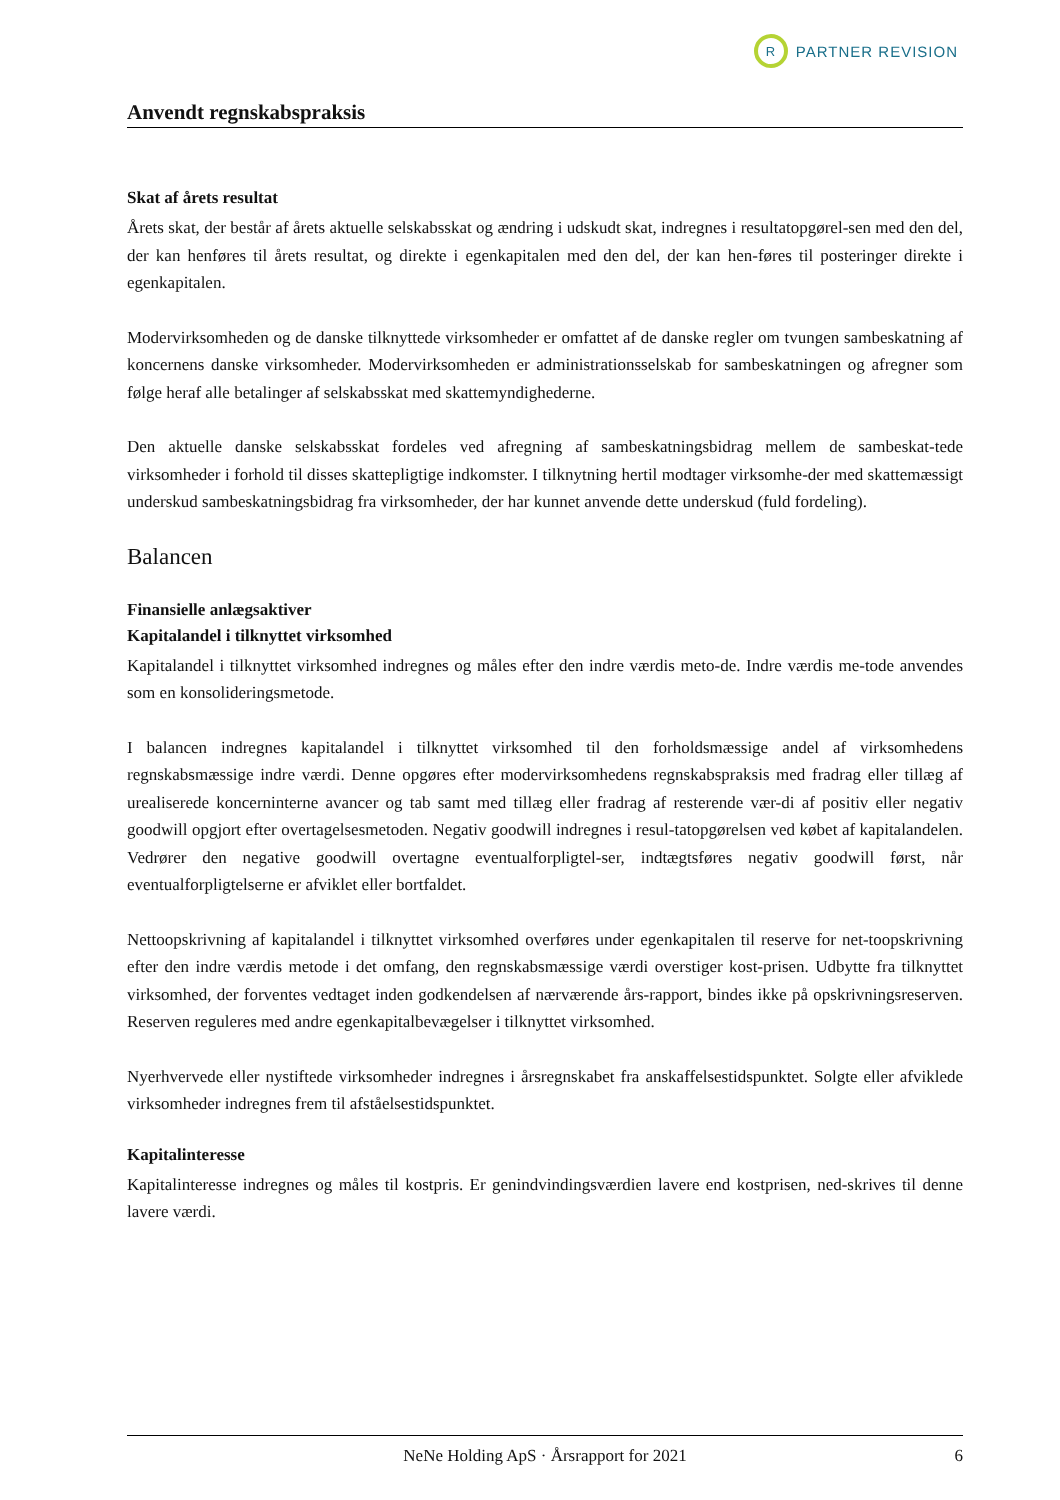R
PARTNER REVISION
Anvendt regnskabspraksis
Skat af årets resultat
Årets skat, der består af årets aktuelle selskabsskat og ændring i udskudt skat, indregnes i resultatopgørel-sen med den del, der kan henføres til årets resultat, og direkte i egenkapitalen med den del, der kan hen-føres til posteringer direkte i egenkapitalen.
Modervirksomheden og de danske tilknyttede virksomheder er omfattet af de danske regler om tvungen sambeskatning af koncernens danske virksomheder. Modervirksomheden er administrationsselskab for sambeskatningen og afregner som følge heraf alle betalinger af selskabsskat med skattemyndighederne.
Den aktuelle danske selskabsskat fordeles ved afregning af sambeskatningsbidrag mellem de sambeskat-tede virksomheder i forhold til disses skattepligtige indkomster. I tilknytning hertil modtager virksomhe-der med skattemæssigt underskud sambeskatningsbidrag fra virksomheder, der har kunnet anvende dette underskud (fuld fordeling).
Balancen
Finansielle anlægsaktiver
Kapitalandel i tilknyttet virksomhed
Kapitalandel i tilknyttet virksomhed indregnes og måles efter den indre værdis meto-de. Indre værdis me-tode anvendes som en konsolideringsmetode.
I balancen indregnes kapitalandel i tilknyttet virksomhed til den forholdsmæssige andel af virksomhedens regnskabsmæssige indre værdi. Denne opgøres efter modervirksomhedens regnskabspraksis med fradrag eller tillæg af urealiserede koncerninterne avancer og tab samt med tillæg eller fradrag af resterende vær-di af positiv eller negativ goodwill opgjort efter overtagelsesmetoden. Negativ goodwill indregnes i resul-tatopgørelsen ved købet af kapitalandelen. Vedrører den negative goodwill overtagne eventualforpligtel-ser, indtægtsføres negativ goodwill først, når eventualforpligtelserne er afviklet eller bortfaldet.
Nettoopskrivning af kapitalandel i tilknyttet virksomhed overføres under egenkapitalen til reserve for net-toopskrivning efter den indre værdis metode i det omfang, den regnskabsmæssige værdi overstiger kost-prisen. Udbytte fra tilknyttet virksomhed, der forventes vedtaget inden godkendelsen af nærværende års-rapport, bindes ikke på opskrivningsreserven. Reserven reguleres med andre egenkapitalbevægelser i tilknyttet virksomhed.
Nyerhvervede eller nystiftede virksomheder indregnes i årsregnskabet fra anskaffelsestidspunktet. Solgte eller afviklede virksomheder indregnes frem til afståelsestidspunktet.
Kapitalinteresse
Kapitalinteresse indregnes og måles til kostpris. Er genindvindingsværdien lavere end kostprisen, ned-skrives til denne lavere værdi.
NeNe Holding ApS · Årsrapport for 2021 6